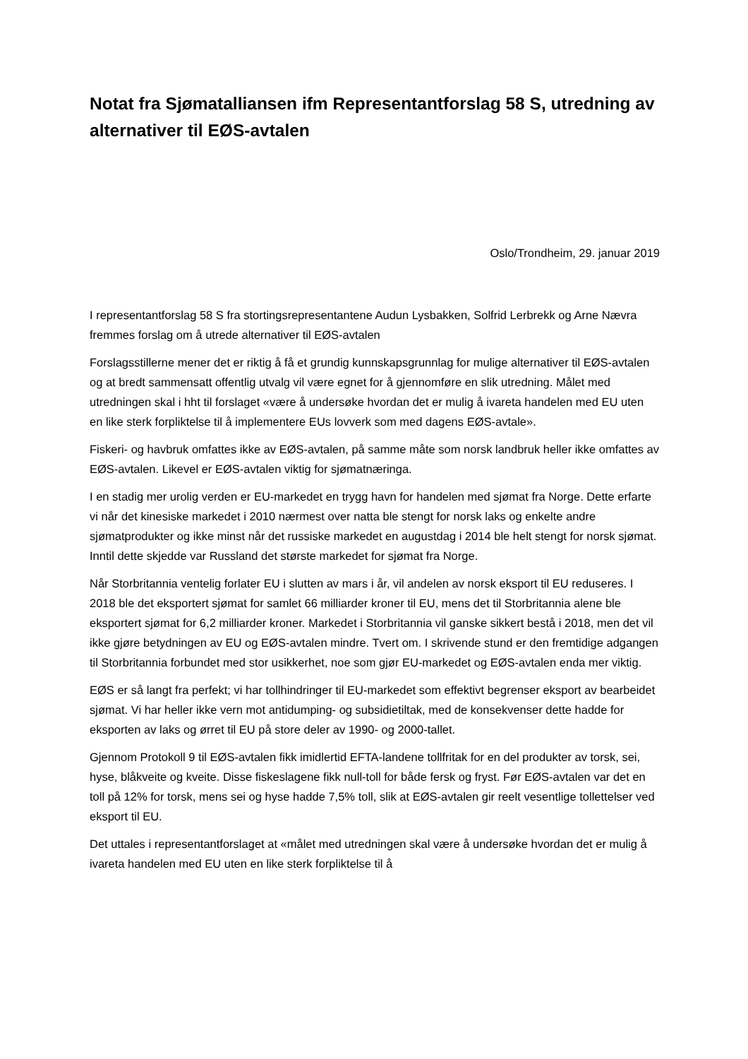Notat fra Sjømatalliansen ifm Representantforslag 58 S, utredning av alternativer til EØS-avtalen
Oslo/Trondheim, 29. januar 2019
I representantforslag 58 S fra stortingsrepresentantene Audun Lysbakken, Solfrid Lerbrekk og Arne Nævra fremmes forslag om å utrede alternativer til EØS-avtalen
Forslagsstillerne mener det er riktig å få et grundig kunnskapsgrunnlag for mulige alternativer til EØS-avtalen og at bredt sammensatt offentlig utvalg vil være egnet for å gjennomføre en slik utredning. Målet med utredningen skal i hht til forslaget «være å undersøke hvordan det er mulig å ivareta handelen med EU uten en like sterk forpliktelse til å implementere EUs lovverk som med dagens EØS-avtale».
Fiskeri- og havbruk omfattes ikke av EØS-avtalen, på samme måte som norsk landbruk heller ikke omfattes av EØS-avtalen. Likevel er EØS-avtalen viktig for sjømatnæringa.
I en stadig mer urolig verden er EU-markedet en trygg havn for handelen med sjømat fra Norge. Dette erfarte vi når det kinesiske markedet i 2010 nærmest over natta ble stengt for norsk laks og enkelte andre sjømatprodukter og ikke minst når det russiske markedet en augustdag i 2014 ble helt stengt for norsk sjømat. Inntil dette skjedde var Russland det største markedet for sjømat fra Norge.
Når Storbritannia ventelig forlater EU i slutten av mars i år, vil andelen av norsk eksport til EU reduseres. I 2018 ble det eksportert sjømat for samlet 66 milliarder kroner til EU, mens det til Storbritannia alene ble eksportert sjømat for 6,2 milliarder kroner. Markedet i Storbritannia vil ganske sikkert bestå i 2018, men det vil ikke gjøre betydningen av EU og EØS-avtalen mindre. Tvert om. I skrivende stund er den fremtidige adgangen til Storbritannia forbundet med stor usikkerhet, noe som gjør EU-markedet og EØS-avtalen enda mer viktig.
EØS er så langt fra perfekt; vi har tollhindringer til EU-markedet som effektivt begrenser eksport av bearbeidet sjømat. Vi har heller ikke vern mot antidumping- og subsidietiltak, med de konsekvenser dette hadde for eksporten av laks og ørret til EU på store deler av 1990- og 2000-tallet.
Gjennom Protokoll 9 til EØS-avtalen fikk imidlertid EFTA-landene tollfritak for en del produkter av torsk, sei, hyse, blåkveite og kveite. Disse fiskeslagene fikk null-toll for både fersk og fryst. Før EØS-avtalen var det en toll på 12% for torsk, mens sei og hyse hadde 7,5% toll, slik at EØS-avtalen gir reelt vesentlige tollettelser ved eksport til EU.
Det uttales i representantforslaget at «målet med utredningen skal være å undersøke hvordan det er mulig å ivareta handelen med EU uten en like sterk forpliktelse til å